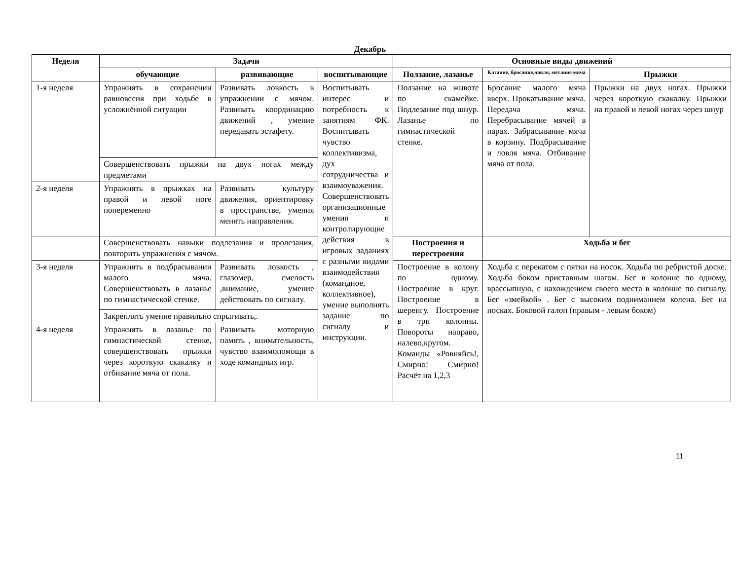Декабрь
| Неделя | Задачи | | | Основные виды движений | | |
| --- | --- | --- | --- | --- | --- | --- |
| | обучающие | развивающие | воспитывающие | Ползание, лазанье | Катание, бросание,ловля, метание мяча | Прыжки |
| 1-я неделя | Упражнять в сохранении равновесия при ходьбе в усложнённой ситуации | Развивать ловкость в упражнении с мячом. Развивать координацию движений , умение передавать эстафету. | Воспитывать интерес и потребность к занятиям ФК. Воспитывать чувство коллективизма, дух сотрудничества и взаимоуважения. Совершенствовать организационные умения и контролирующие действия в игровых заданиях с разными видами взаимодействия (командное, коллективное), умение выполнять задание по сигналу и инструкции. | Ползание на животе по скамейке. Подлезание под шнур. Лазанье по гимнастической стенке. | Бросание малого мяча вверх. Прокатывание мяча. Передача мяча. Перебрасывание мячей в парах. Забрасывание мяча в корзину. Подбрасывание и ловля мяча. Отбивание мяча от пола. | Прыжки на двух ногах. Прыжки через короткую скакалку. Прыжки на правой и левой ногах через шнур |
| | Совершенствовать прыжки на двух ногах между предметами | | | | | |
| 2-я неделя | Упражнять в прыжках на правой и левой ноге попеременно | Развивать культуру движения, ориентировку в пространстве, умения менять направления. | | | | |
| | Совершенствовать навыки подлезания и пролезания, повторить упражнения с мячом. | | | | | |
| | | | | Построения и перестроения | Ходьба и бег | |
| 3-я неделя | Упражнять в подбрасывании малого мяча. Совершенствовать в лазанье по гимнастической стенке. | Развивать ловкость , глазомер, смелость ,внимание, умение действовать по сигналу. | | Построение в колону по одному. Построение в круг. Построение в шеренгу. Построение в три колонны. Повороты направо, налево,кругом. Команды «Ровняйсь!, Смирно! Смирно! Расчёт на 1,2,3 | Ходьба с перекатом с пятки на носок. Ходьба по ребристой доске. Ходьба боком приставным шагом. Бег в колонне по одному, врассыпную, с нахождением своего места в колонне по сигналу. Бег «змейкой» . Бег с высоким подниманием колена. Бег на носках. Боковой галоп (правым - левым боком) | |
| | Закреплять умение правильно спрыгивать,. | | | | | |
| 4-я неделя | Упражнять в лазанье по гимнастической стенке, совершенствовать прыжки через короткую скакалку и отбивание мяча от пола. | Развивать моторную память , внимательность, чувство взаимопомощи в ходе командных игр. | | | | |
11